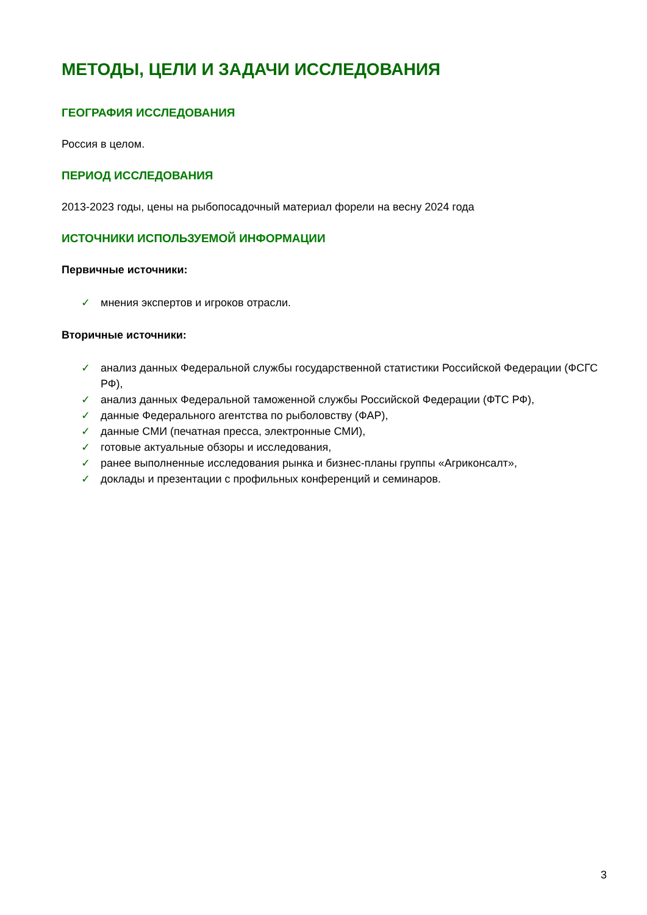МЕТОДЫ, ЦЕЛИ И ЗАДАЧИ ИССЛЕДОВАНИЯ
ГЕОГРАФИЯ ИССЛЕДОВАНИЯ
Россия в целом.
ПЕРИОД ИССЛЕДОВАНИЯ
2013-2023 годы, цены на рыбопосадочный материал форели на весну 2024 года
ИСТОЧНИКИ ИСПОЛЬЗУЕМОЙ ИНФОРМАЦИИ
Первичные источники:
✓ мнения экспертов и игроков отрасли.
Вторичные источники:
✓ анализ данных Федеральной службы государственной статистики Российской Федерации (ФСГС РФ),
✓ анализ данных Федеральной таможенной службы Российской Федерации (ФТС РФ),
✓ данные Федерального агентства по рыболовству (ФАР),
✓ данные СМИ (печатная пресса, электронные СМИ),
✓ готовые актуальные обзоры и исследования,
✓ ранее выполненные исследования рынка и бизнес-планы группы «Агриконсалт»,
✓ доклады и презентации с профильных конференций и семинаров.
3